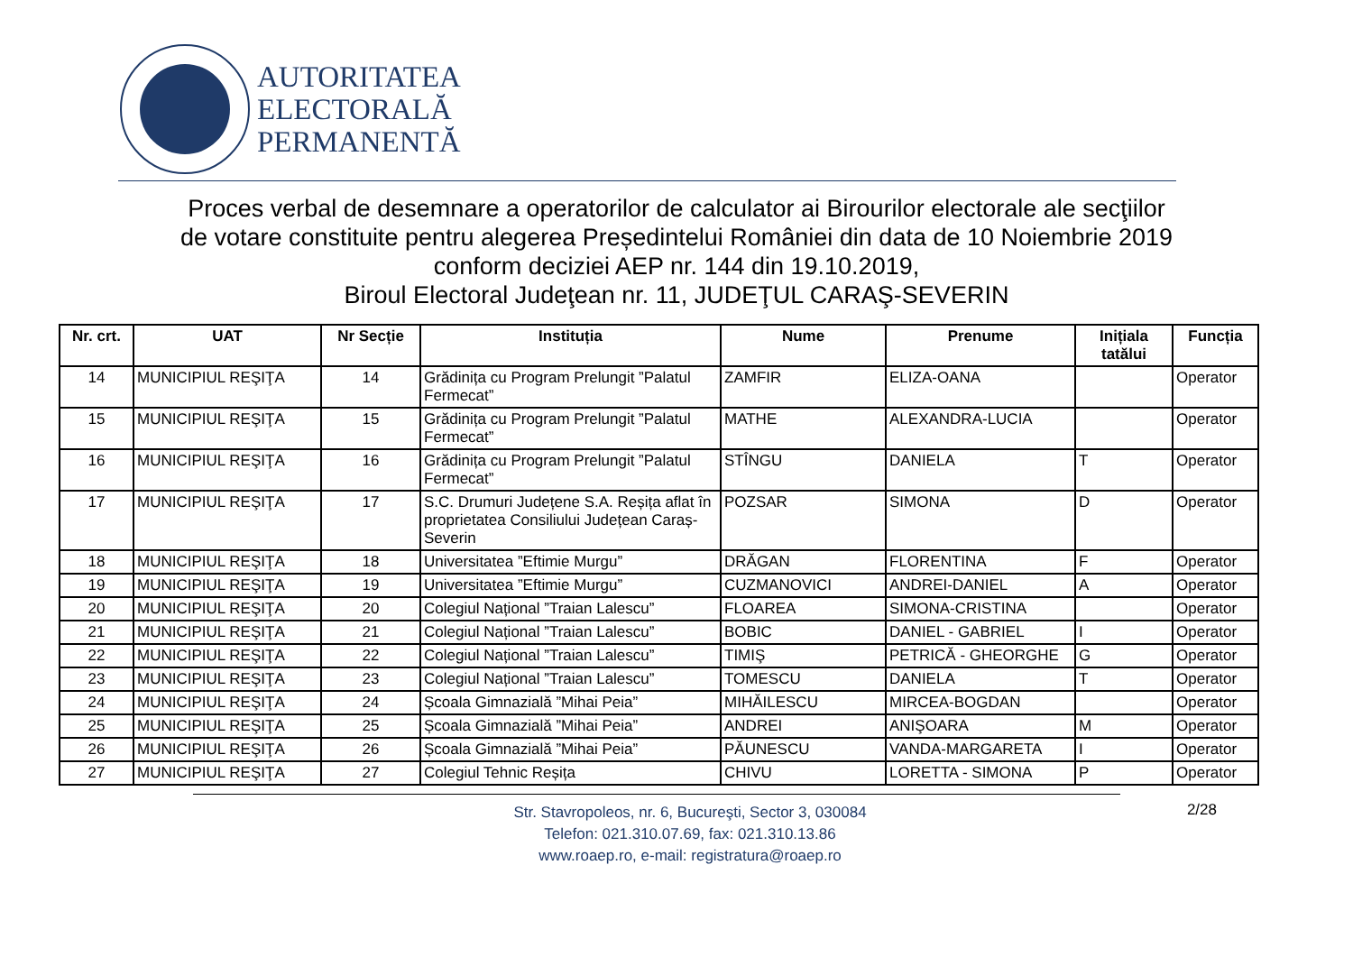AUTORITATEA
ELECTORALĂ
PERMANENTĂ
Proces verbal de desemnare a operatorilor de calculator ai Birourilor electorale ale secţiilor
de votare constituite pentru alegerea Președintelui României din data de 10 Noiembrie 2019
conform deciziei AEP nr. 144 din 19.10.2019,
Biroul Electoral Judeţean nr. 11, JUDEŢUL CARAŞ-SEVERIN
| Nr. crt. | UAT | Nr Secție | Instituția | Nume | Prenume | Inițiala tatălui | Funcția |
| --- | --- | --- | --- | --- | --- | --- | --- |
| 14 | MUNICIPIUL REŞIŢA | 14 | Grădinița cu Program Prelungit ”Palatul Fermecat” | ZAMFIR | ELIZA-OANA | | Operator |
| 15 | MUNICIPIUL REŞIŢA | 15 | Grădinița cu Program Prelungit ”Palatul Fermecat” | MATHE | ALEXANDRA-LUCIA | | Operator |
| 16 | MUNICIPIUL REŞIŢA | 16 | Grădinița cu Program Prelungit ”Palatul Fermecat” | STÎNGU | DANIELA | T | Operator |
| 17 | MUNICIPIUL REŞIŢA | 17 | S.C. Drumuri Județene S.A. Reșița aflat în proprietatea Consiliului Județean Caraș-Severin | POZSAR | SIMONA | D | Operator |
| 18 | MUNICIPIUL REŞIŢA | 18 | Universitatea ”Eftimie Murgu” | DRĂGAN | FLORENTINA | F | Operator |
| 19 | MUNICIPIUL REŞIŢA | 19 | Universitatea ”Eftimie Murgu” | CUZMANOVICI | ANDREI-DANIEL | A | Operator |
| 20 | MUNICIPIUL REŞIŢA | 20 | Colegiul Național ”Traian Lalescu” | FLOAREA | SIMONA-CRISTINA | | Operator |
| 21 | MUNICIPIUL REŞIŢA | 21 | Colegiul Național ”Traian Lalescu” | BOBIC | DANIEL - GABRIEL | I | Operator |
| 22 | MUNICIPIUL REŞIŢA | 22 | Colegiul Național ”Traian Lalescu” | TIMIŞ | PETRICĂ - GHEORGHE | G | Operator |
| 23 | MUNICIPIUL REŞIŢA | 23 | Colegiul Național ”Traian Lalescu” | TOMESCU | DANIELA | T | Operator |
| 24 | MUNICIPIUL REŞIŢA | 24 | Școala Gimnazială ”Mihai Peia” | MIHĂILESCU | MIRCEA-BOGDAN | | Operator |
| 25 | MUNICIPIUL REŞIŢA | 25 | Școala Gimnazială ”Mihai Peia” | ANDREI | ANIŞOARA | M | Operator |
| 26 | MUNICIPIUL REŞIŢA | 26 | Școala Gimnazială ”Mihai Peia” | PĂUNESCU | VANDA-MARGARETA | I | Operator |
| 27 | MUNICIPIUL REŞIŢA | 27 | Colegiul Tehnic Reșița | CHIVU | LORETTA - SIMONA | P | Operator |
Str. Stavropoleos, nr. 6, Bucureşti, Sector 3, 030084
Telefon: 021.310.07.69, fax: 021.310.13.86
www.roaep.ro, e-mail: registratura@roaep.ro
2/28